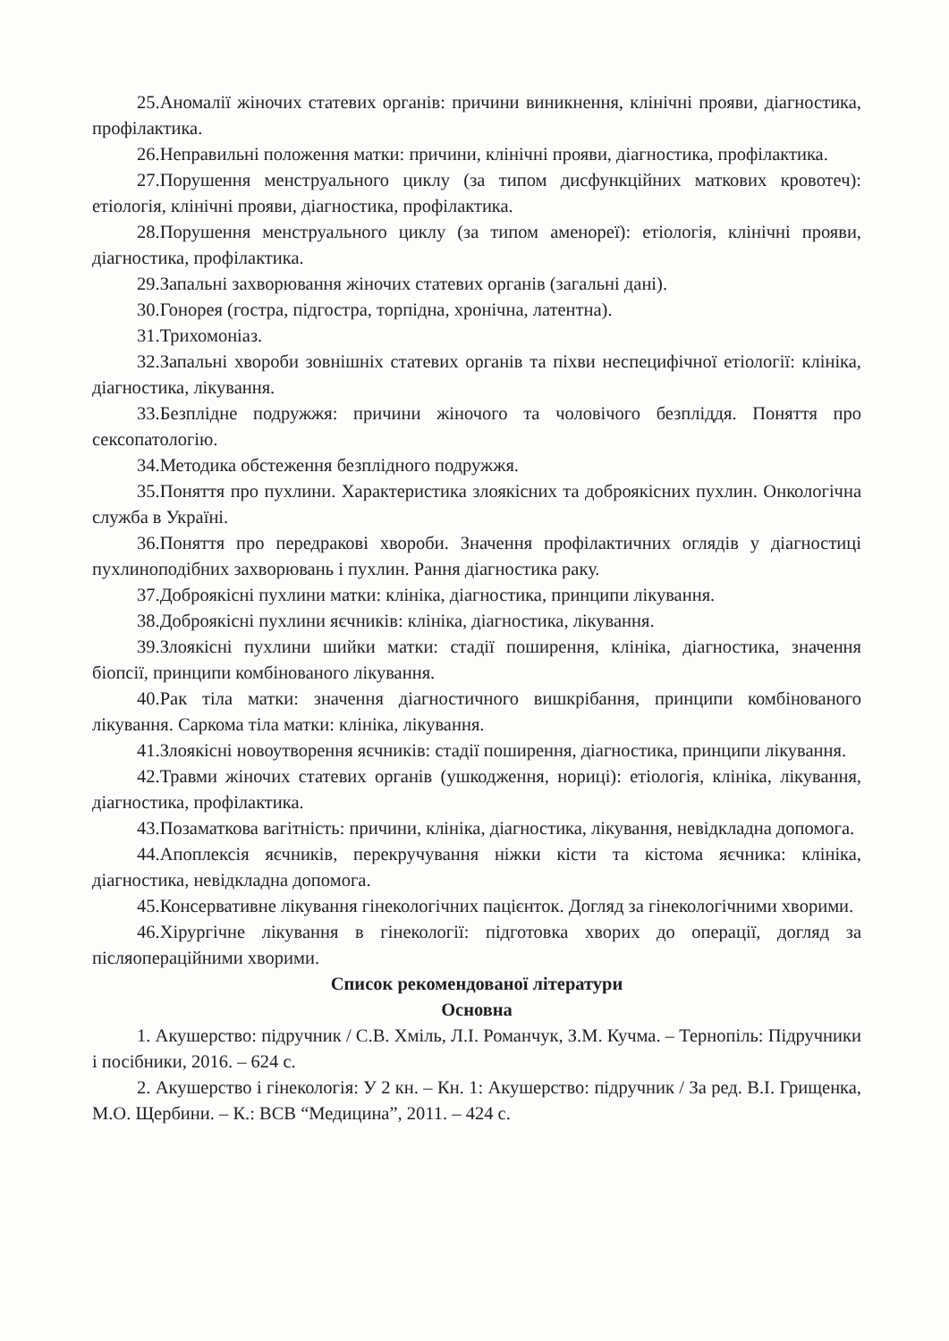25.Аномалії жіночих статевих органів: причини виникнення, клінічні прояви, діагностика, профілактика.
26.Неправильні положення матки: причини, клінічні прояви, діагностика, профілактика.
27.Порушення менструального циклу (за типом дисфункційних маткових кровотеч): етіологія, клінічні прояви, діагностика, профілактика.
28.Порушення менструального циклу (за типом аменореї): етіологія, клінічні прояви, діагностика, профілактика.
29.Запальні захворювання жіночих статевих органів (загальні дані).
30.Гонорея (гостра, підгостра, торпідна, хронічна, латентна).
31.Трихомоніаз.
32.Запальні хвороби зовнішніх статевих органів та піхви неспецифічної етіології: клініка, діагностика, лікування.
33.Безплідне подружжя: причини жіночого та чоловічого безпліддя. Поняття про сексопатологію.
34.Методика обстеження безплідного подружжя.
35.Поняття про пухлини. Характеристика злоякісних та доброякісних пухлин. Онкологічна служба в Україні.
36.Поняття про передракові хвороби. Значення профілактичних оглядів у діагностиці пухлиноподібних захворювань і пухлин. Рання діагностика раку.
37.Доброякісні пухлини матки: клініка, діагностика, принципи лікування.
38.Доброякісні пухлини яєчників: клініка, діагностика, лікування.
39.Злоякісні пухлини шийки матки: стадії поширення, клініка, діагностика, значення біопсії, принципи комбінованого лікування.
40.Рак тіла матки: значення діагностичного вишкрібання, принципи комбінованого лікування. Саркома тіла матки: клініка, лікування.
41.Злоякісні новоутворення яєчників: стадії поширення, діагностика, принципи лікування.
42.Травми жіночих статевих органів (ушкодження, нориці): етіологія, клініка, лікування, діагностика, профілактика.
43.Позаматкова вагітність: причини, клініка, діагностика, лікування, невідкладна допомога.
44.Апоплексія яєчників, перекручування ніжки кісти та кістома яєчника: клініка, діагностика, невідкладна допомога.
45.Консервативне лікування гінекологічних пацієнток. Догляд за гінекологічними хворими.
46.Хірургічне лікування в гінекології: підготовка хворих до операції, догляд за післяопераційними хворими.
Список рекомендованої літератури
Основна
1. Акушерство: підручник / С.В. Хміль, Л.І. Романчук, З.М. Кучма. – Тернопіль: Підручники і посібники, 2016. – 624 с.
2. Акушерство і гінекологія: У 2 кн. – Кн. 1: Акушерство: підручник / За ред. В.І. Грищенка, М.О. Щербини. – К.: ВСВ “Медицина”, 2011. – 424 с.